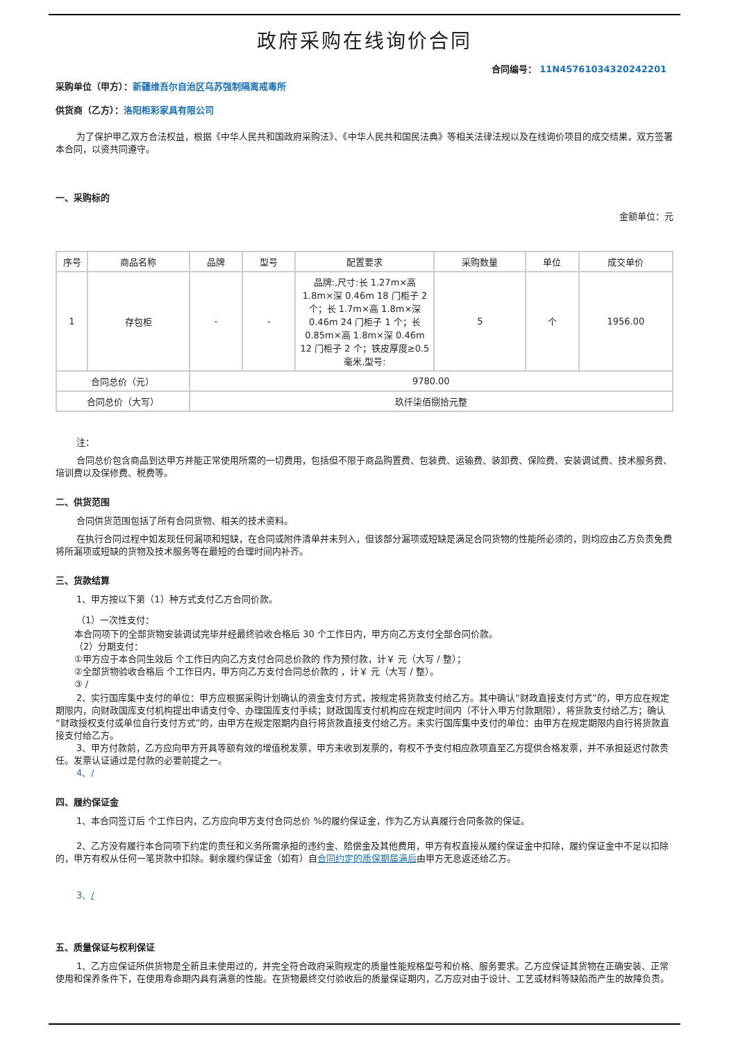政府采购在线询价合同
合同编号： 11N45761034320242201
采购单位（甲方）：新疆维吾尔自治区乌苏强制隔离戒毒所
供货商（乙方）：洛阳柜彩家具有限公司
为了保护甲乙双方合法权益，根据《中华人民共和国政府采购法》、《中华人民共和国民法典》等相关法律法规以及在线询价项目的成交结果，双方签署本合同，以资共同遵守。
一、采购标的
金额单位：元
| 序号 | 商品名称 | 品牌 | 型号 | 配置要求 | 采购数量 | 单位 | 成交单价 |
| --- | --- | --- | --- | --- | --- | --- | --- |
| 1 | 存包柜 | - | - | 品牌:,尺寸:长 1.27m×高 1.8m×深 0.46m 18 门柜子 2 个；长 1.7m×高 1.8m×深 0.46m 24 门柜子 1 个；长 0.85m×高 1.8m×深 0.46m 12 门柜子 2 个；铁皮厚度≥0.5 毫米,型号: | 5 | 个 | 1956.00 |
| 合同总价（元） | | 9780.00 | | | | | |
| 合同总价（大写） | | 玖仟柒佰捌拾元整 | | | | | |
注：
合同总价包含商品到达甲方并能正常使用所需的一切费用，包括但不限于商品购置费、包装费、运输费、装卸费、保险费、安装调试费、技术服务费、培训费以及保修费、税费等。
二、供货范围
合同供货范围包括了所有合同货物、相关的技术资料。
在执行合同过程中如发现任何漏项和短缺，在合同或附件清单并未列入，但该部分漏项或短缺是满足合同货物的性能所必须的，则均应由乙方负责免费将所漏项或短缺的货物及技术服务等在最短的合理时间内补齐。
三、货款结算
1、甲方按以下第（1）种方式支付乙方合同价款。
（1）一次性支付：
本合同项下的全部货物安装调试完毕并经最终验收合格后 30 个工作日内，甲方向乙方支付全部合同价款。
（2）分期支付：
①甲方应于本合同生效后 个工作日内向乙方支付合同总价款的 作为预付款，计￥ 元（大写 / 整）；
②全部货物验收合格后 个工作日内，甲方向乙方支付合同总价款的 ，计￥ 元（大写 / 整）。
③ /
2、实行国库集中支付的单位：甲方应根据采购计划确认的资金支付方式，按规定将货款支付给乙方。其中确认“财政直接支付方式”的，甲方应在规定期限内，向财政国库支付机构提出申请支付令、办理国库支付手续；财政国库支付机构应在规定时间内（不计入甲方付款期限），将货款支付给乙方；确认“财政授权支付或单位自行支付方式”的，由甲方在规定限期内自行将货款直接支付给乙方。未实行国库集中支付的单位：由甲方在规定期限内自行将货款直接支付给乙方。
3、甲方付款前，乙方应向甲方开具等额有效的增值税发票，甲方未收到发票的，有权不予支付相应款项直至乙方提供合格发票，并不承担延迟付款责任。发票认证通过是付款的必要前提之一。
4、/
四、履约保证金
1、本合同签订后 个工作日内，乙方应向甲方支付合同总价 %的履约保证金，作为乙方认真履行合同条款的保证。
2、乙方没有履行本合同项下约定的责任和义务所需承担的违约金、赔偿金及其他费用，甲方有权直接从履约保证金中扣除，履约保证金中不足以扣除的，甲方有权从任何一笔货款中扣除。剩余履约保证金（如有）自合同约定的质保期届满后由甲方无息返还给乙方。
3、/
五、质量保证与权利保证
1、乙方应保证所供货物是全新且未使用过的，并完全符合政府采购规定的质量性能规格型号和价格、服务要求。乙方应保证其货物在正确安装、正常使用和保养条件下，在使用寿命期内具有满意的性能。在货物最终交付验收后的质量保证期内，乙方应对由于设计、工艺或材料等缺陷而产生的故障负责。